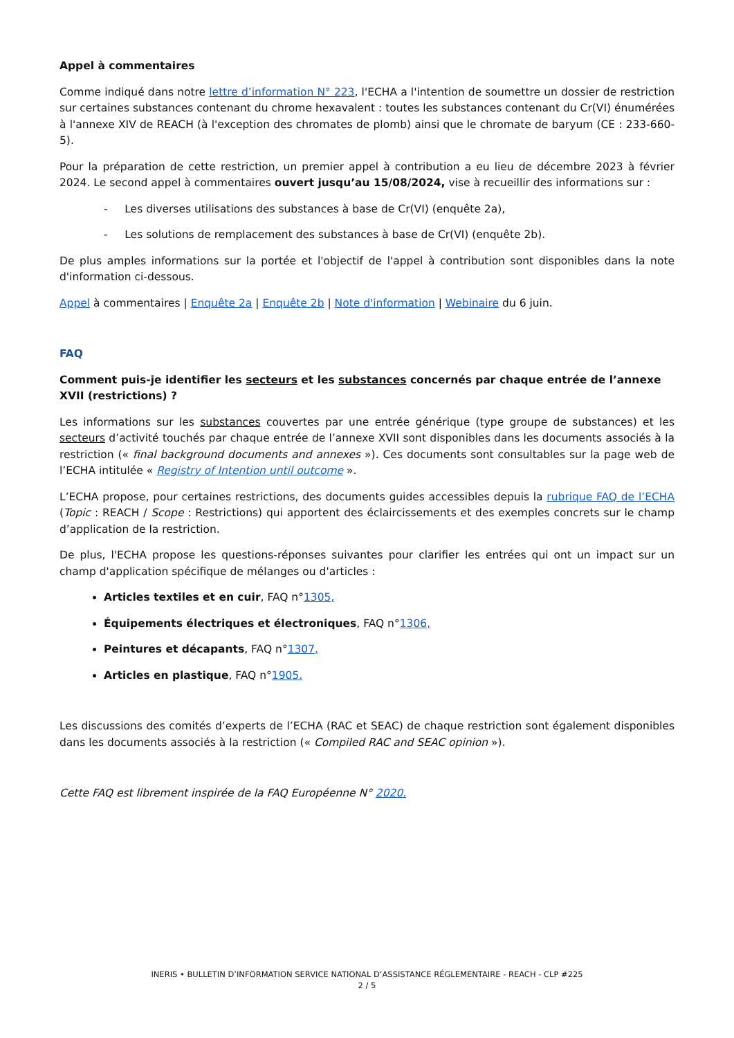Appel à commentaires
Comme indiqué dans notre lettre d’information N° 223, l'ECHA a l'intention de soumettre un dossier de restriction sur certaines substances contenant du chrome hexavalent : toutes les substances contenant du Cr(VI) énumérées à l'annexe XIV de REACH (à l'exception des chromates de plomb) ainsi que le chromate de baryum (CE : 233-660- 5).
Pour la préparation de cette restriction, un premier appel à contribution a eu lieu de décembre 2023 à février 2024. Le second appel à commentaires ouvert jusqu’au 15/08/2024, vise à recueillir des informations sur :
- Les diverses utilisations des substances à base de Cr(VI) (enquête 2a),
- Les solutions de remplacement des substances à base de Cr(VI) (enquête 2b).
De plus amples informations sur la portée et l'objectif de l'appel à contribution sont disponibles dans la note d'information ci-dessous.
Appel à commentaires | Enquête 2a | Enquête 2b | Note d'information | Webinaire du 6 juin.
FAQ
Comment puis-je identifier les secteurs et les substances concernés par chaque entrée de l’annexe XVII (restrictions) ?
Les informations sur les substances couvertes par une entrée générique (type groupe de substances) et les secteurs d’activité touchés par chaque entrée de l’annexe XVII sont disponibles dans les documents associés à la restriction (« final background documents and annexes »). Ces documents sont consultables sur la page web de l’ECHA intitulée « Registry of Intention until outcome ».
L’ECHA propose, pour certaines restrictions, des documents guides accessibles depuis la rubrique FAQ de l’ECHA (Topic : REACH / Scope : Restrictions) qui apportent des éclaircissements et des exemples concrets sur le champ d’application de la restriction.
De plus, l'ECHA propose les questions-réponses suivantes pour clarifier les entrées qui ont un impact sur un champ d'application spécifique de mélanges ou d'articles :
Articles textiles et en cuir, FAQ n°1305,
Équipements électriques et électroniques, FAQ n°1306,
Peintures et décapants, FAQ n°1307,
Articles en plastique, FAQ n°1905.
Les discussions des comités d’experts de l’ECHA (RAC et SEAC) de chaque restriction sont également disponibles dans les documents associés à la restriction (« Compiled RAC and SEAC opinion »).
Cette FAQ est librement inspirée de la FAQ Européenne N° 2020.
INERIS • BULLETIN D’INFORMATION SERVICE NATIONAL D’ASSISTANCE RÉGLEMENTAIRE - REACH - CLP #225
2 / 5